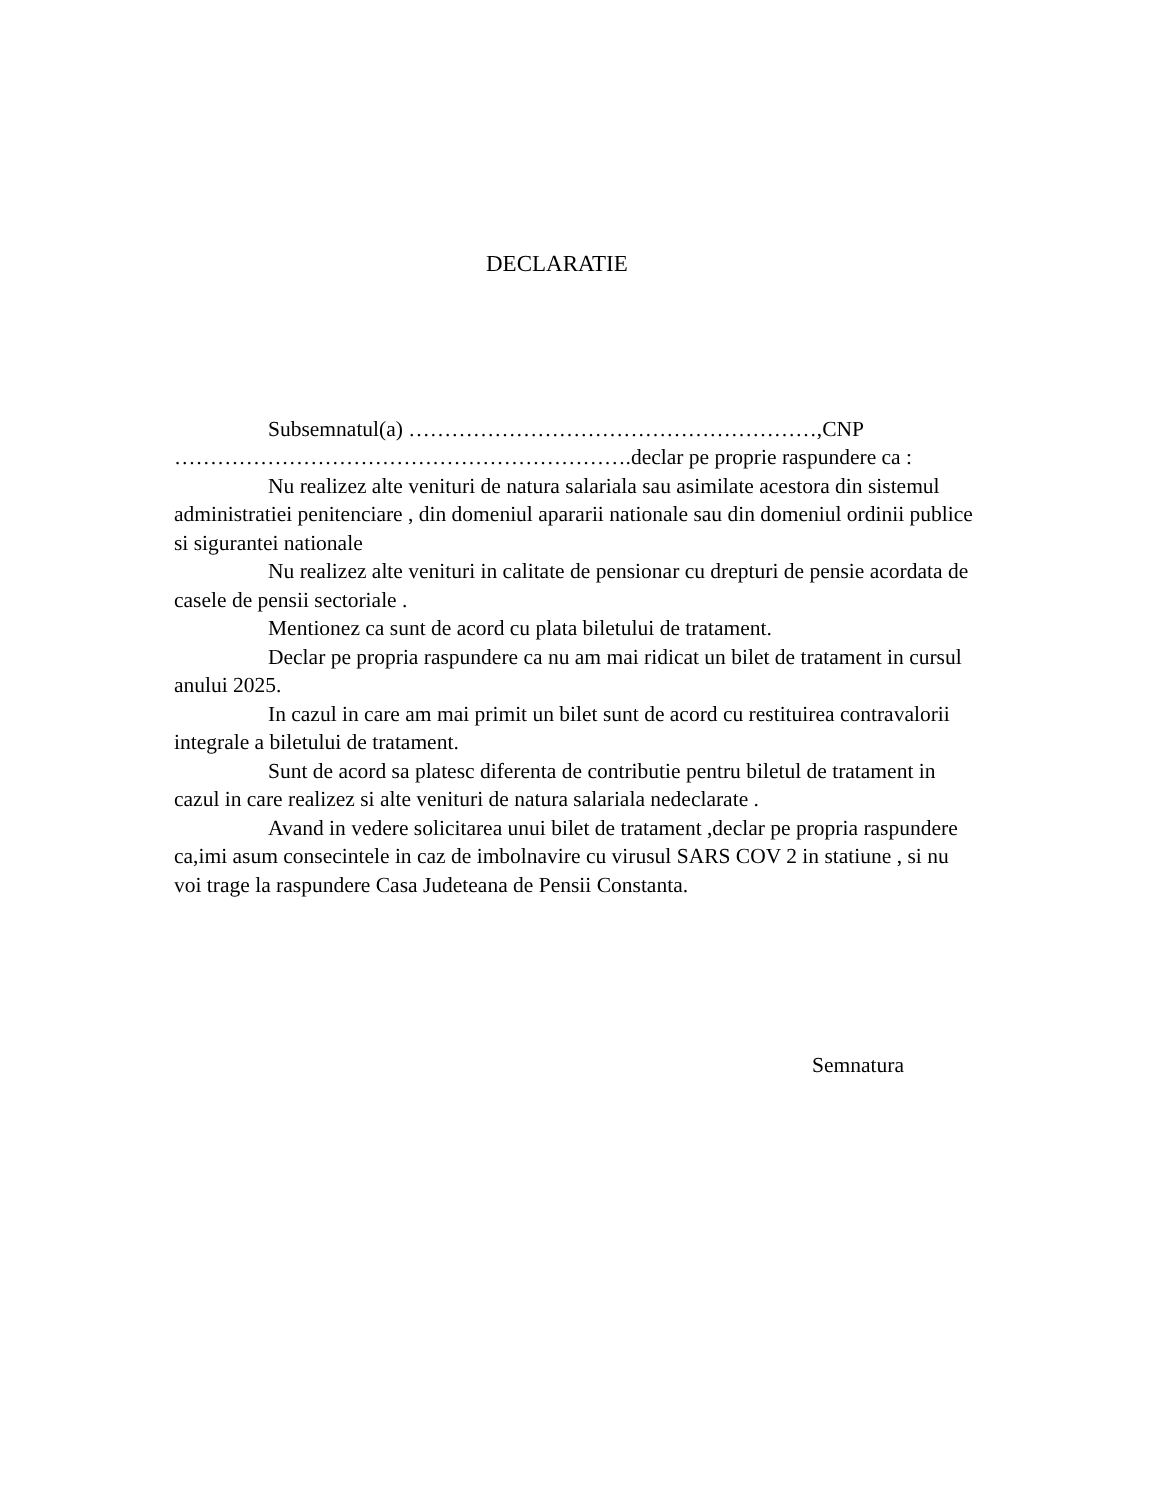DECLARATIE
Subsemnatul(a) …………………………………………………,CNP ……………………………………………………….declar pe proprie raspundere ca :
Nu realizez alte venituri de natura salariala sau asimilate acestora din sistemul administratiei penitenciare , din domeniul apararii nationale sau din domeniul ordinii publice si sigurantei nationale
Nu realizez alte venituri in calitate de pensionar cu drepturi de pensie acordata de casele de pensii sectoriale .
Mentionez ca sunt de acord cu plata biletului de tratament.
Declar pe propria raspundere ca nu am mai ridicat un bilet de tratament in cursul anului 2025.
In cazul in care am mai primit un bilet sunt de acord cu restituirea contravalorii integrale a biletului de tratament.
Sunt de acord sa platesc diferenta de contributie pentru biletul de tratament in cazul in care realizez si alte venituri de natura salariala nedeclarate .
Avand in vedere solicitarea unui bilet de tratament ,declar pe propria raspundere ca,imi asum consecintele in caz de imbolnavire cu virusul SARS COV 2 in statiune , si nu voi trage la raspundere Casa Judeteana de Pensii Constanta.
Semnatura